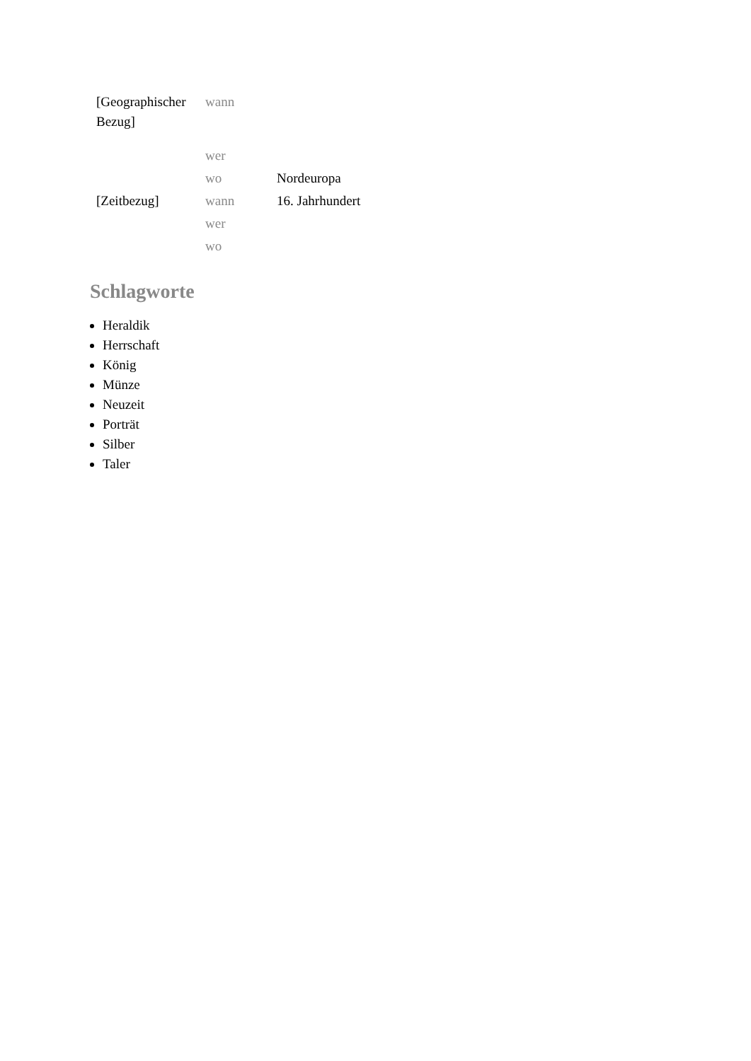| [Geographischer Bezug] | wann | |
| | wer | |
| | wo | Nordeuropa |
| [Zeitbezug] | wann | 16. Jahrhundert |
| | wer | |
| | wo | |
Schlagworte
Heraldik
Herrschaft
König
Münze
Neuzeit
Porträt
Silber
Taler